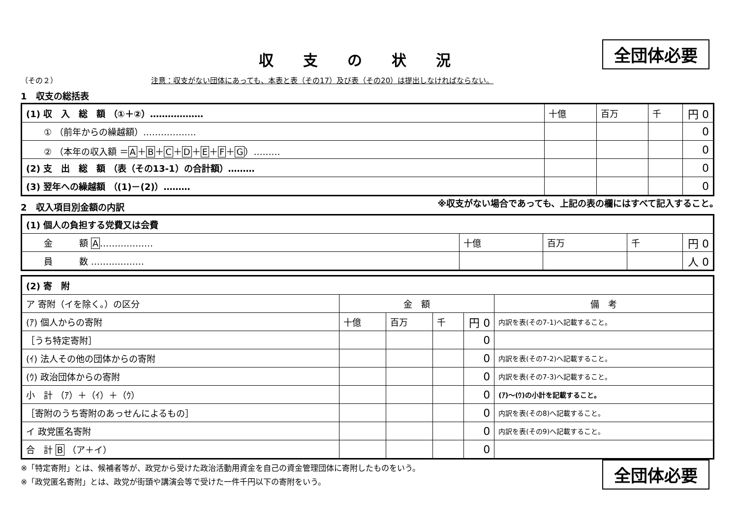全団体必要
収支の状況
（その２） 注意：収支がない団体にあっても、本表と表（その17）及び表（その20）は提出しなければならない。
1　収支の総括表
| (1) 収 入 総 額 （①＋②）……………… | 十億 | 百万 | 千 | 円 0 |
| ① （前年からの繰越額）……………… | | | | 0 |
| ② （本年の収入額 ＝ A ＋ B ＋ C ＋ D ＋ E ＋ F ＋ G ）……… | | | | 0 |
| (2) 支 出 総 額 （表（その13-1）の合計額）……… | | | | 0 |
| (3) 翌年への繰越額 （(1)－(2)）……… | | | | 0 |
2　収入項目別金額の内訳
※収支がない場合であっても、上記の表の欄にはすべて記入すること。
| (1) 個人の負担する党費又は会費 | | | | |
| 金 額 A ……………… | 十億 | 百万 | 千 | 円 0 |
| 員 数 ……………… | | | | 人 0 |
| (2) 寄 附 | | | | | |
| ア 寄附（イを除く。）の区分 | 金 額 | | | | 備 考 |
| (ｱ) 個人からの寄附 | 十億 | 百万 | 千 | 円 0 | 内訳を表(その7-1)へ記載すること。 |
| ［うち特定寄附］ | | | | 0 | |
| (ｲ) 法人その他の団体からの寄附 | | | | 0 | 内訳を表(その7-2)へ記載すること。 |
| (ｳ) 政治団体からの寄附 | | | | 0 | 内訳を表(その7-3)へ記載すること。 |
| 小 計 （ｱ）＋（ｲ）＋（ｳ） | | | | 0 | (ｱ)～(ｳ)の小計を記載すること。 |
| ［寄附のうち寄附のあっせんによるもの］ | | | | 0 | 内訳を表(その8)へ記載すること。 |
| イ 政党匿名寄附 | | | | 0 | 内訳を表(その9)へ記載すること。 |
| 合 計 B （ア＋イ） | | | | 0 | |
※「特定寄附」とは、候補者等が、政党から受けた政治活動用資金を自己の資金管理団体に寄附したものをいう。
※「政党匿名寄附」とは、政党が街頭や講演会等で受けた一件千円以下の寄附をいう。
全団体必要